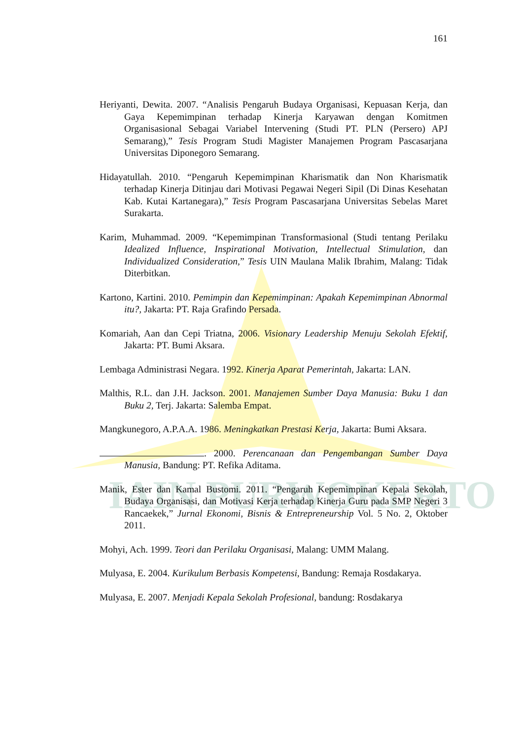IAIN PURWOKERTO
161
Heriyanti, Dewita. 2007. “Analisis Pengaruh Budaya Organisasi, Kepuasan Kerja, dan Gaya Kepemimpinan terhadap Kinerja Karyawan dengan Komitmen Organisasional Sebagai Variabel Intervening (Studi PT. PLN (Persero) APJ Semarang),” Tesis Program Studi Magister Manajemen Program Pascasarjana Universitas Diponegoro Semarang.
Hidayatullah. 2010. “Pengaruh Kepemimpinan Kharismatik dan Non Kharismatik terhadap Kinerja Ditinjau dari Motivasi Pegawai Negeri Sipil (Di Dinas Kesehatan Kab. Kutai Kartanegara),” Tesis Program Pascasarjana Universitas Sebelas Maret Surakarta.
Karim, Muhammad. 2009. “Kepemimpinan Transformasional (Studi tentang Perilaku Idealized Influence, Inspirational Motivation, Intellectual Stimulation, dan Individualized Consideration,” Tesis UIN Maulana Malik Ibrahim, Malang: Tidak Diterbitkan.
Kartono, Kartini. 2010. Pemimpin dan Kepemimpinan: Apakah Kepemimpinan Abnormal itu?, Jakarta: PT. Raja Grafindo Persada.
Komariah, Aan dan Cepi Triatna, 2006. Visionary Leadership Menuju Sekolah Efektif, Jakarta: PT. Bumi Aksara.
Lembaga Administrasi Negara. 1992. Kinerja Aparat Pemerintah, Jakarta: LAN.
Malthis, R.L. dan J.H. Jackson. 2001. Manajemen Sumber Daya Manusia: Buku 1 dan Buku 2, Terj. Jakarta: Salemba Empat.
Mangkunegoro, A.P.A.A. 1986. Meningkatkan Prestasi Kerja, Jakarta: Bumi Aksara.
. 2000. Perencanaan dan Pengembangan Sumber Daya Manusia, Bandung: PT. Refika Aditama.
Manik, Ester dan Kamal Bustomi. 2011. “Pengaruh Kepemimpinan Kepala Sekolah, Budaya Organisasi, dan Motivasi Kerja terhadap Kinerja Guru pada SMP Negeri 3 Rancaekek,” Jurnal Ekonomi, Bisnis & Entrepreneurship Vol. 5 No. 2, Oktober 2011.
Mohyi, Ach. 1999. Teori dan Perilaku Organisasi, Malang: UMM Malang.
Mulyasa, E. 2004. Kurikulum Berbasis Kompetensi, Bandung: Remaja Rosdakarya.
Mulyasa, E. 2007. Menjadi Kepala Sekolah Profesional, bandung: Rosdakarya